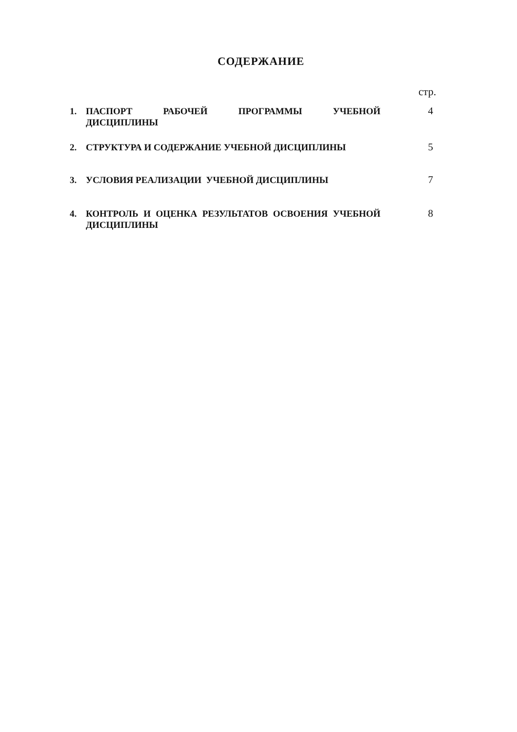СОДЕРЖАНИЕ
стр.
1. ПАСПОРТ РАБОЧЕЙ ПРОГРАММЫ УЧЕБНОЙ ДИСЦИПЛИНЫ 4
2. СТРУКТУРА И СОДЕРЖАНИЕ УЧЕБНОЙ ДИСЦИПЛИНЫ 5
3. УСЛОВИЯ РЕАЛИЗАЦИИ УЧЕБНОЙ ДИСЦИПЛИНЫ 7
4. КОНТРОЛЬ И ОЦЕНКА РЕЗУЛЬТАТОВ ОСВОЕНИЯ УЧЕБНОЙ ДИСЦИПЛИНЫ 8